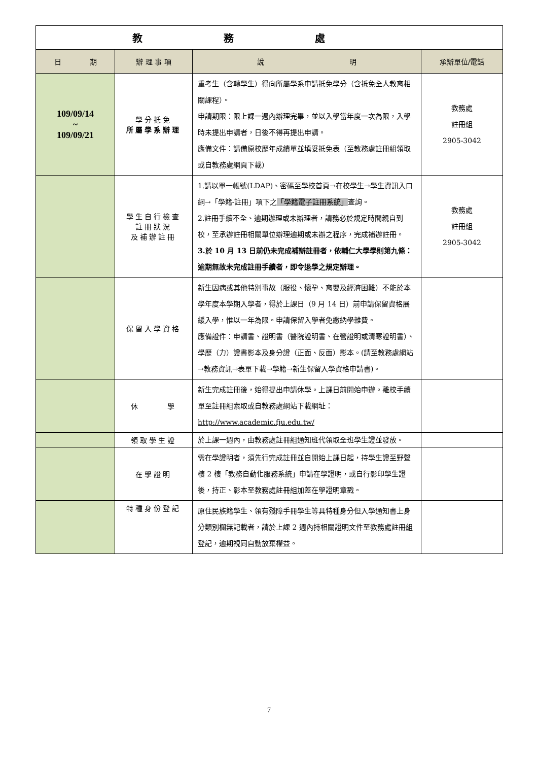| 教務處 | | | |
| 日 期 | 辦 理 事 項 | 說 明 | 承辦單位/電話 |
| 109/09/14 ~ 109/09/21 | 學分抵免 所屬學系辦理 | 重考生（含轉學生）得向所屬學系申請抵免學分（含抵免全人教育相關課程）。 申請期限：限上課一週內辦理完畢，並以入學當年度一次為限，入學時未提出申請者，日後不得再提出申請。 應備文件：請備原校歷年成績單並填妥抵免表（至教務處註冊組領取或自教務處網頁下載） | 教務處 註冊組 2905-3042 |
| | 學生自行檢查 註冊狀況 及補辦註冊 | 1.請以單一帳號(LDAP)、密碼至學校首頁→在校學生→學生資訊入口網→「學籍-註冊」項下之 「學籍電子註冊系統」 查詢。 2.註冊手續不全、逾期辦理或未辦理者，請務必於規定時間親自到校，至承辦註冊相關單位辦理逾期或未辦之程序，完成補辦註冊。 3.於 10 月 13 日前仍未完成補辦註冊者，依輔仁大學學則第九條：逾期無故未完成註冊手續者，即令退學之規定辦理。 | 教務處 註冊組 2905-3042 |
| | 保留入學資格 | 新生因病或其他特別事故（服役、懷孕、育嬰及經濟困難）不能於本學年度本學期入學者，得於上課日（9 月 14 日）前申請保留資格展緩入學，惟以一年為限。申請保留入學者免繳納學雜費。 應備證件：申請書、證明書（醫院證明書、在營證明或清寒證明書）、學歷（力）證書影本及身分證（正面、反面）影本。(請至教務處網站→教務資訊→表單下載→學籍→新生保留入學資格申請書)。 | |
| | 休 學 | 新生完成註冊後，始得提出申請休學。上課日前開始申辦。離校手續單至註冊組索取或自教務處網站下載網址： http://www.academic.fju.edu.tw/ | |
| | 領取學生證 | 於上課一週內，由教務處註冊組通知班代領取全班學生證並發放。 | |
| | 在學證明 | 需在學證明者，須先行完成註冊並自開始上課日起，持學生證至野聲樓 2 樓「教務自動化服務系統」申請在學證明，或自行影印學生證後，持正、影本至教務處註冊組加蓋在學證明章戳。 | |
| | 特種身份登記 | 原住民族籍學生、領有殘障手冊學生等具特種身分但入學通知書上身分類別欄無記載者，請於上課 2 週內持相關證明文件至教務處註冊組登記，逾期視同自動放棄權益。 | |
7